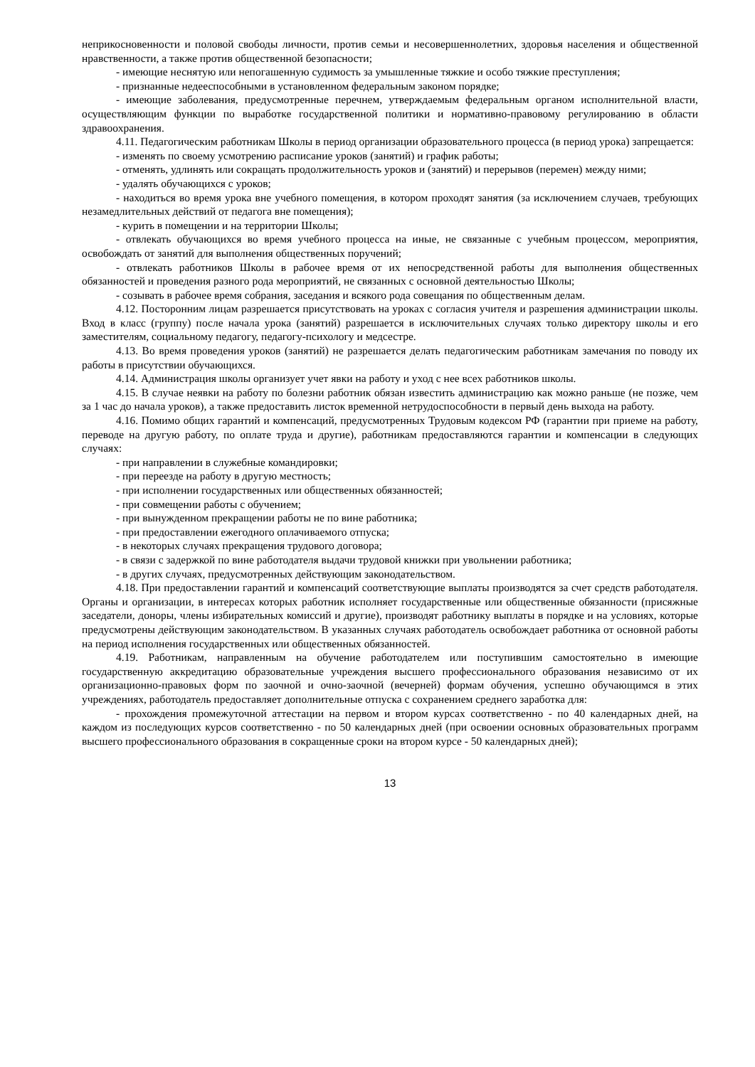неприкосновенности и половой свободы личности, против семьи и несовершеннолетних, здоровья населения и общественной нравственности, а также против общественной безопасности;
- имеющие неснятую или непогашенную судимость за умышленные тяжкие и особо тяжкие преступления;
- признанные недееспособными в установленном федеральным законом порядке;
- имеющие заболевания, предусмотренные перечнем, утверждаемым федеральным органом исполнительной власти, осуществляющим функции по выработке государственной политики и нормативно-правовому регулированию в области здравоохранения.
4.11. Педагогическим работникам Школы в период организации образовательного процесса (в период урока) запрещается:
- изменять по своему усмотрению расписание уроков (занятий) и график работы;
- отменять, удлинять или сокращать продолжительность уроков и (занятий) и перерывов (перемен) между ними;
- удалять обучающихся с уроков;
- находиться во время урока вне учебного помещения, в котором проходят занятия (за исключением случаев, требующих незамедлительных действий от педагога вне помещения);
- курить в помещении и на территории Школы;
- отвлекать обучающихся во время учебного процесса на иные, не связанные с учебным процессом, мероприятия, освобождать от занятий для выполнения общественных поручений;
- отвлекать работников Школы в рабочее время от их непосредственной работы для выполнения общественных обязанностей и проведения разного рода мероприятий, не связанных с основной деятельностью Школы;
- созывать в рабочее время собрания, заседания и всякого рода совещания по общественным делам.
4.12. Посторонним лицам разрешается присутствовать на уроках с согласия учителя и разрешения администрации школы. Вход в класс (группу) после начала урока (занятий) разрешается в исключительных случаях только директору школы и его заместителям, социальному педагогу, педагогу-психологу и медсестре.
4.13. Во время проведения уроков (занятий) не разрешается делать педагогическим работникам замечания по поводу их работы в присутствии обучающихся.
4.14. Администрация школы организует учет явки на работу и уход с нее всех работников школы.
4.15. В случае неявки на работу по болезни работник обязан известить администрацию как можно раньше (не позже, чем за 1 час до начала уроков), а также предоставить листок временной нетрудоспособности в первый день выхода на работу.
4.16. Помимо общих гарантий и компенсаций, предусмотренных Трудовым кодексом РФ (гарантии при приеме на работу, переводе на другую работу, по оплате труда и другие), работникам предоставляются гарантии и компенсации в следующих случаях:
- при направлении в служебные командировки;
- при переезде на работу в другую местность;
- при исполнении государственных или общественных обязанностей;
- при совмещении работы с обучением;
- при вынужденном прекращении работы не по вине работника;
- при предоставлении ежегодного оплачиваемого отпуска;
- в некоторых случаях прекращения трудового договора;
- в связи с задержкой по вине работодателя выдачи трудовой книжки при увольнении работника;
- в других случаях, предусмотренных действующим законодательством.
4.18. При предоставлении гарантий и компенсаций соответствующие выплаты производятся за счет средств работодателя. Органы и организации, в интересах которых работник исполняет государственные или общественные обязанности (присяжные заседатели, доноры, члены избирательных комиссий и другие), производят работнику выплаты в порядке и на условиях, которые предусмотрены действующим законодательством. В указанных случаях работодатель освобождает работника от основной работы на период исполнения государственных или общественных обязанностей.
4.19. Работникам, направленным на обучение работодателем или поступившим самостоятельно в имеющие государственную аккредитацию образовательные учреждения высшего профессионального образования независимо от их организационно-правовых форм по заочной и очно-заочной (вечерней) формам обучения, успешно обучающимся в этих учреждениях, работодатель предоставляет дополнительные отпуска с сохранением среднего заработка для:
- прохождения промежуточной аттестации на первом и втором курсах соответственно - по 40 календарных дней, на каждом из последующих курсов соответственно - по 50 календарных дней (при освоении основных образовательных программ высшего профессионального образования в сокращенные сроки на втором курсе - 50 календарных дней);
13